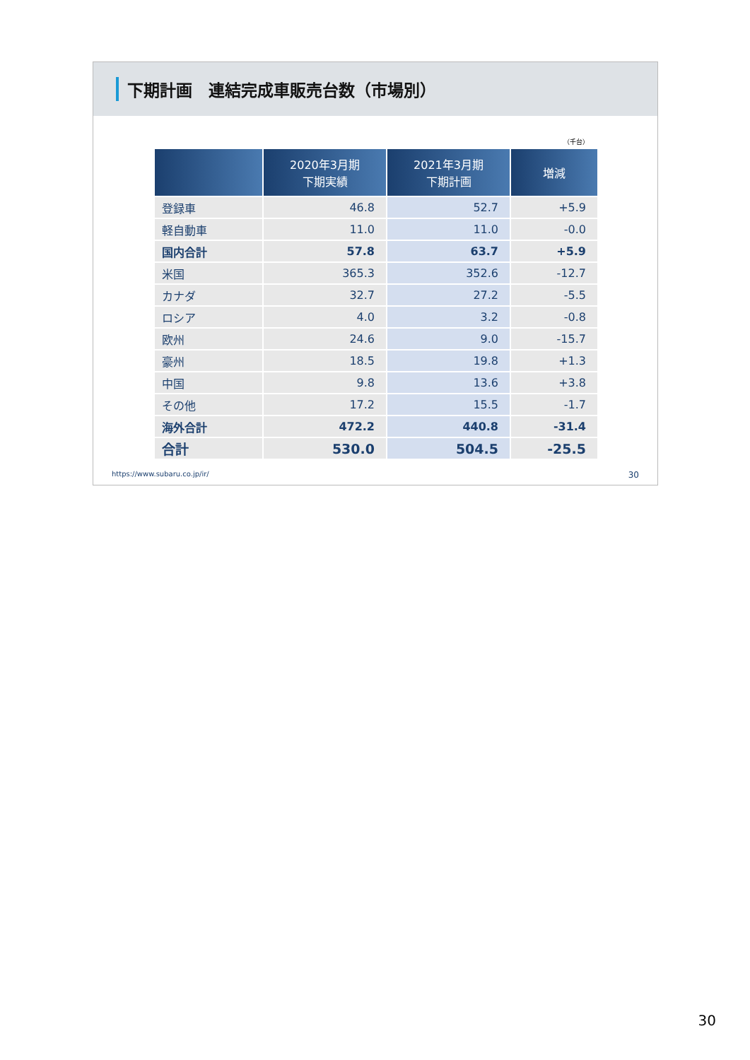下期計画　連結完成車販売台数（市場別）
（千台）
| | 2020年3月期 下期実績 | 2021年3月期 下期計画 | 増減 |
| --- | --- | --- | --- |
| 登録車 | 46.8 | 52.7 | +5.9 |
| 軽自動車 | 11.0 | 11.0 | -0.0 |
| 国内合計 | 57.8 | 63.7 | +5.9 |
| 米国 | 365.3 | 352.6 | -12.7 |
| カナダ | 32.7 | 27.2 | -5.5 |
| ロシア | 4.0 | 3.2 | -0.8 |
| 欧州 | 24.6 | 9.0 | -15.7 |
| 豪州 | 18.5 | 19.8 | +1.3 |
| 中国 | 9.8 | 13.6 | +3.8 |
| その他 | 17.2 | 15.5 | -1.7 |
| 海外合計 | 472.2 | 440.8 | -31.4 |
| 合計 | 530.0 | 504.5 | -25.5 |
https://www.subaru.co.jp/ir/ 30
30